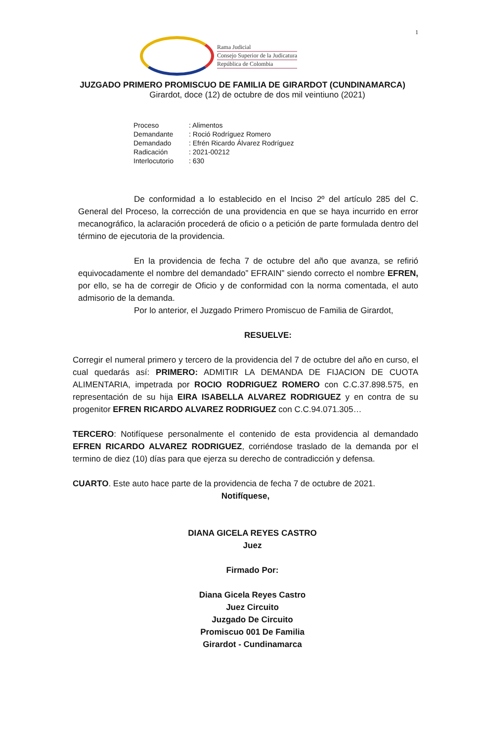1
Rama Judicial
Consejo Superior de la Judicatura
República de Colombia
JUZGADO PRIMERO PROMISCUO DE FAMILIA DE GIRARDOT (CUNDINAMARCA)
Girardot, doce (12) de octubre de dos mil veintiuno (2021)
Proceso: Alimentos
Demandante: Roció Rodríguez Romero
Demandado: Efrén Ricardo Álvarez Rodríguez
Radicación: 2021-00212
Interlocutorio: 630
De conformidad a lo establecido en el Inciso 2º del artículo 285 del C. General del Proceso, la corrección de una providencia en que se haya incurrido en error mecanográfico, la aclaración procederá de oficio o a petición de parte formulada dentro del término de ejecutoria de la providencia.
En la providencia de fecha 7 de octubre del año que avanza, se refirió equivocadamente el nombre del demandado” EFRAIN” siendo correcto el nombre EFREN, por ello, se ha de corregir de Oficio y de conformidad con la norma comentada, el auto admisorio de la demanda.
Por lo anterior, el Juzgado Primero Promiscuo de Familia de Girardot,
RESUELVE:
Corregir el numeral primero y tercero de la providencia del 7 de octubre del año en curso, el cual quedarás así: PRIMERO: ADMITIR LA DEMANDA DE FIJACION DE CUOTA ALIMENTARIA, impetrada por ROCIO RODRIGUEZ ROMERO con C.C.37.898.575, en representación de su hija EIRA ISABELLA ALVAREZ RODRIGUEZ y en contra de su progenitor EFREN RICARDO ALVAREZ RODRIGUEZ con C.C.94.071.305…
TERCERO: Notifíquese personalmente el contenido de esta providencia al demandado EFREN RICARDO ALVAREZ RODRIGUEZ, corriéndose traslado de la demanda por el termino de diez (10) días para que ejerza su derecho de contradicción y defensa.
CUARTO. Este auto hace parte de la providencia de fecha 7 de octubre de 2021.
Notifíquese,
DIANA GICELA REYES CASTRO
Juez
Firmado Por:
Diana Gicela Reyes Castro
Juez Circuito
Juzgado De Circuito
Promiscuo 001 De Familia
Girardot - Cundinamarca